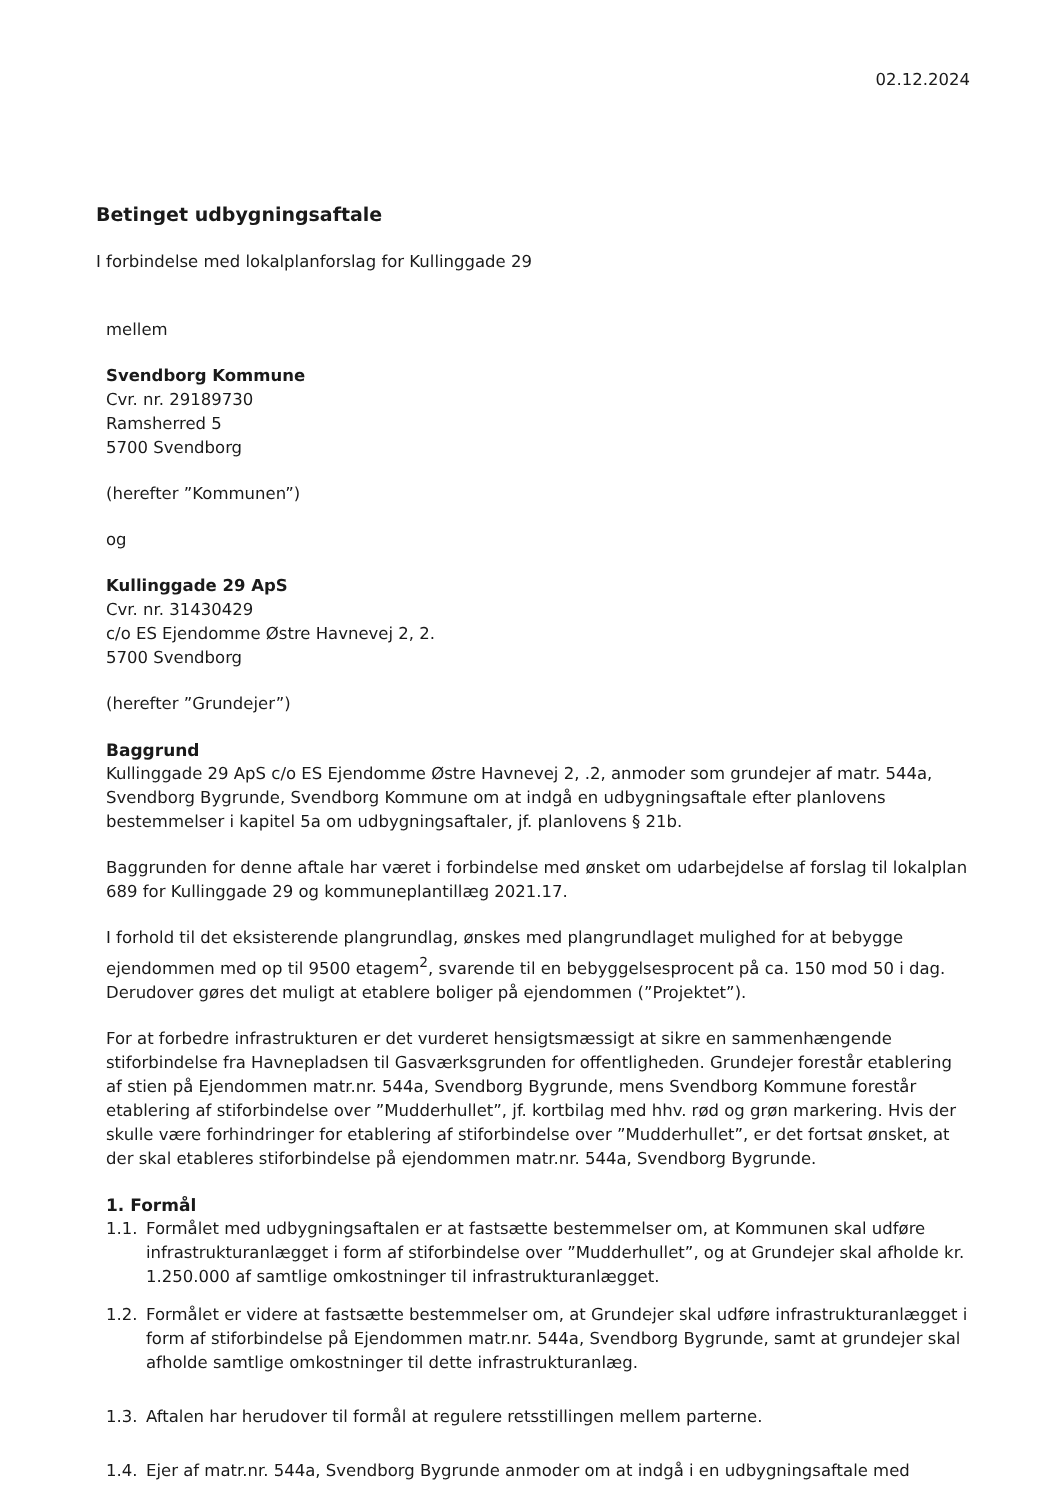02.12.2024
Betinget udbygningsaftale
I forbindelse med lokalplanforslag for Kullinggade 29
mellem
Svendborg Kommune
Cvr. nr. 29189730
Ramsherred 5
5700 Svendborg
(herefter ”Kommunen”)
og
Kullinggade 29 ApS
Cvr. nr. 31430429
c/o ES Ejendomme Østre Havnevej 2, 2.
5700 Svendborg
(herefter ”Grundejer”)
Baggrund
Kullinggade 29 ApS c/o ES Ejendomme Østre Havnevej 2, .2, anmoder som grundejer af matr. 544a, Svendborg Bygrunde, Svendborg Kommune om at indgå en udbygningsaftale efter planlovens bestemmelser i kapitel 5a om udbygningsaftaler, jf. planlovens § 21b.
Baggrunden for denne aftale har været i forbindelse med ønsket om udarbejdelse af forslag til lokalplan 689 for Kullinggade 29 og kommuneplantillæg 2021.17.
I forhold til det eksisterende plangrundlag, ønskes med plangrundlaget mulighed for at bebygge ejendommen med op til 9500 etagem<sup>2</sup>, svarende til en bebyggelsesprocent på ca. 150 mod 50 i dag. Derudover gøres det muligt at etablere boliger på ejendommen (”Projektet”).
For at forbedre infrastrukturen er det vurderet hensigtsmæssigt at sikre en sammenhængende stiforbindelse fra Havnepladsen til Gasværksgrunden for offentligheden. Grundejer forestår etablering af stien på Ejendommen matr.nr. 544a, Svendborg Bygrunde, mens Svendborg Kommune forestår etablering af stiforbindelse over ”Mudderhullet”, jf. kortbilag med hhv. rød og grøn markering. Hvis der skulle være forhindringer for etablering af stiforbindelse over ”Mudderhullet”, er det fortsat ønsket, at der skal etableres stiforbindelse på ejendommen matr.nr. 544a, Svendborg Bygrunde.
1. Formål
1.1. Formålet med udbygningsaftalen er at fastsætte bestemmelser om, at Kommunen skal udføre infrastrukturanlægget i form af stiforbindelse over ”Mudderhullet”, og at Grundejer skal afholde kr. 1.250.000 af samtlige omkostninger til infrastrukturanlægget.
1.2. Formålet er videre at fastsætte bestemmelser om, at Grundejer skal udføre infrastrukturanlægget i form af stiforbindelse på Ejendommen matr.nr. 544a, Svendborg Bygrunde, samt at grundejer skal afholde samtlige omkostninger til dette infrastrukturanlæg.
1.3. Aftalen har herudover til formål at regulere retsstillingen mellem parterne.
1.4. Ejer af matr.nr. 544a, Svendborg Bygrunde anmoder om at indgå i en udbygningsaftale med